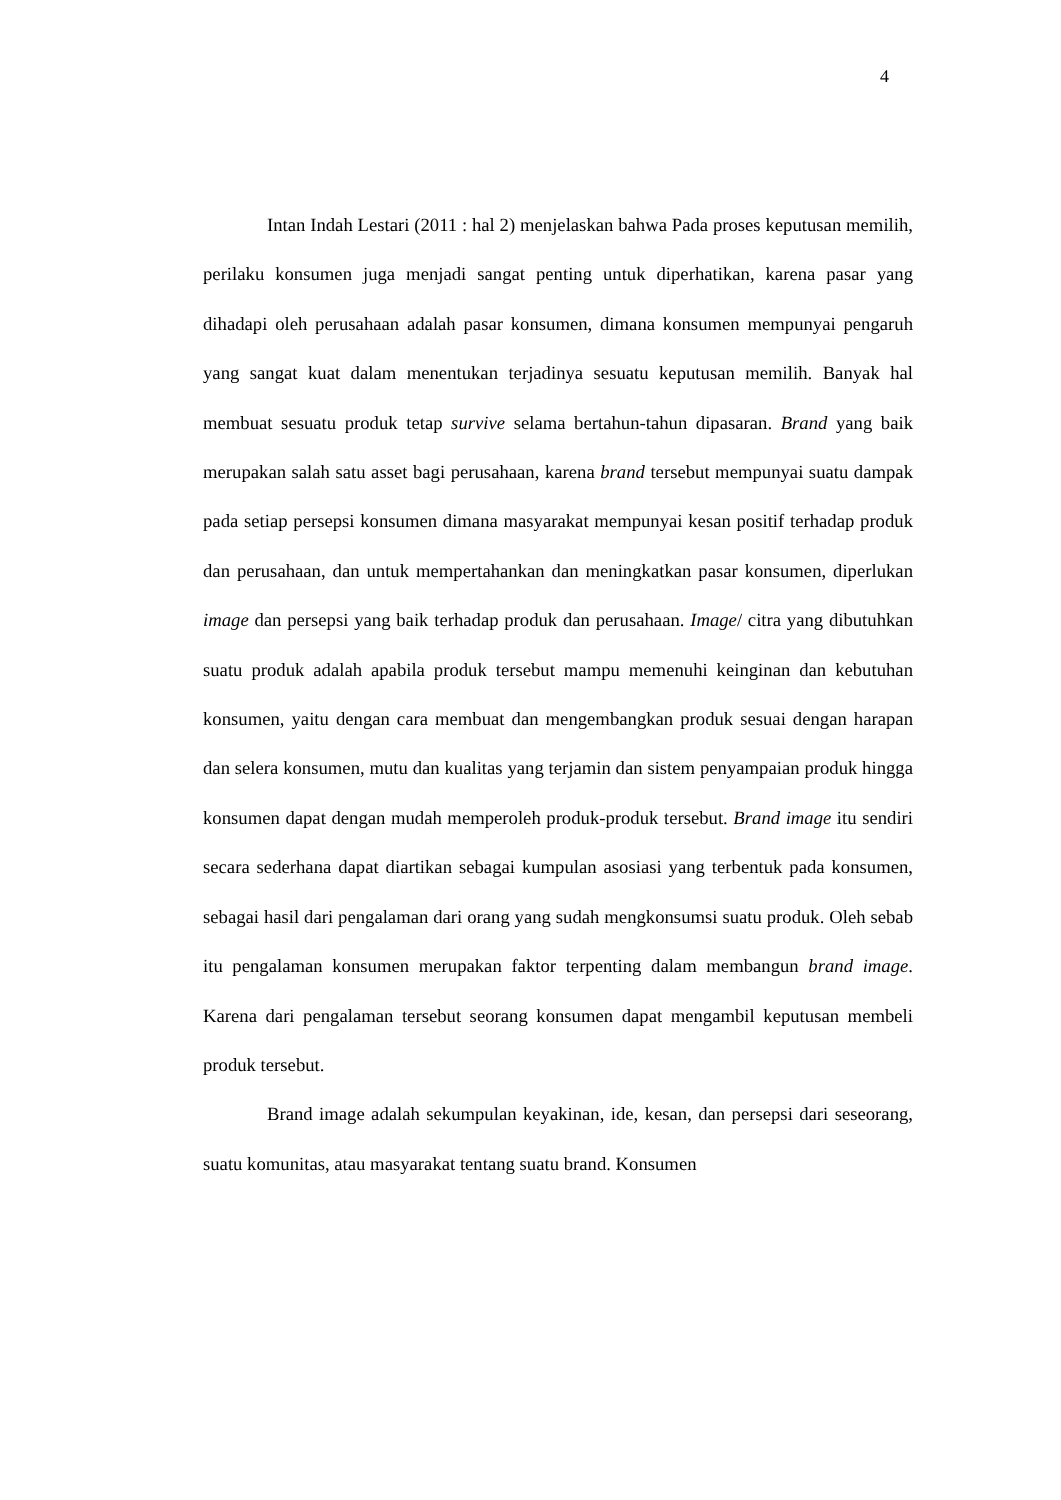4
Intan Indah Lestari (2011 : hal 2) menjelaskan bahwa Pada proses keputusan memilih, perilaku konsumen juga menjadi sangat penting untuk diperhatikan, karena pasar yang dihadapi oleh perusahaan adalah pasar konsumen, dimana konsumen mempunyai pengaruh yang sangat kuat dalam menentukan terjadinya sesuatu keputusan memilih. Banyak hal membuat sesuatu produk tetap survive selama bertahun-tahun dipasaran. Brand yang baik merupakan salah satu asset bagi perusahaan, karena brand tersebut mempunyai suatu dampak pada setiap persepsi konsumen dimana masyarakat mempunyai kesan positif terhadap produk dan perusahaan, dan untuk mempertahankan dan meningkatkan pasar konsumen, diperlukan image dan persepsi yang baik terhadap produk dan perusahaan. Image/ citra yang dibutuhkan suatu produk adalah apabila produk tersebut mampu memenuhi keinginan dan kebutuhan konsumen, yaitu dengan cara membuat dan mengembangkan produk sesuai dengan harapan dan selera konsumen, mutu dan kualitas yang terjamin dan sistem penyampaian produk hingga konsumen dapat dengan mudah memperoleh produk-produk tersebut. Brand image itu sendiri secara sederhana dapat diartikan sebagai kumpulan asosiasi yang terbentuk pada konsumen, sebagai hasil dari pengalaman dari orang yang sudah mengkonsumsi suatu produk. Oleh sebab itu pengalaman konsumen merupakan faktor terpenting dalam membangun brand image. Karena dari pengalaman tersebut seorang konsumen dapat mengambil keputusan membeli produk tersebut.
Brand image adalah sekumpulan keyakinan, ide, kesan, dan persepsi dari seseorang, suatu komunitas, atau masyarakat tentang suatu brand. Konsumen